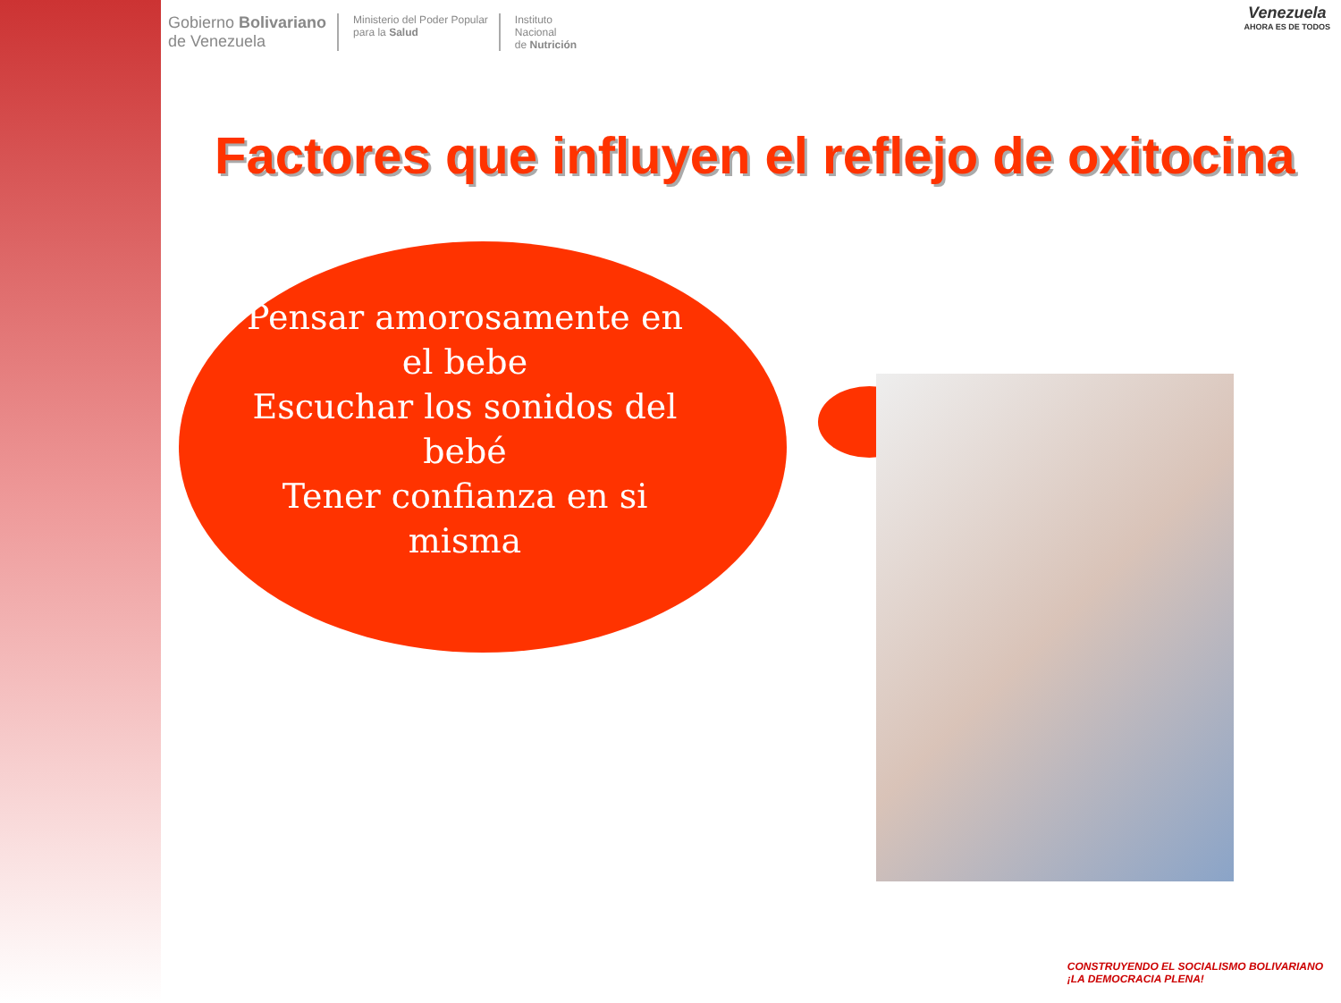Gobierno Bolivariano
de Venezuela
Ministerio del Poder Popular
para la Salud
Instituto
Nacional
de Nutrición
Venezuela
AHORA ES DE TODOS
Factores que influyen el reflejo de oxitocina
Pensar amorosamente en el bebe
Escuchar los sonidos del bebé
Tener confianza en si misma
CONSTRUYENDO EL SOCIALISMO BOLIVARIANO
¡LA DEMOCRACIA PLENA!